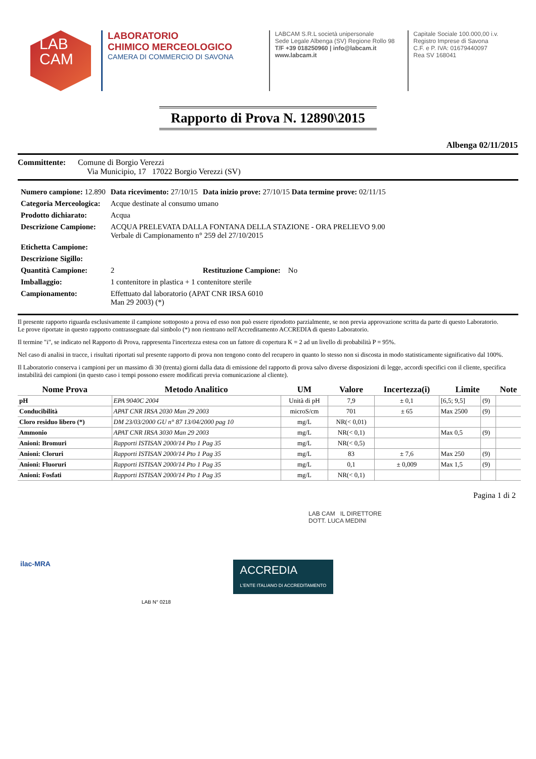LAB
CAM
LABORATORIO
CHIMICO MERCEOLOGICO
CAMERA DI COMMERCIO DI SAVONA
LABCAM S.R.L società unipersonale
Sede Legale Albenga (SV) Regione Rollo 98
T/F +39 018250960 | info@labcam.it
www.labcam.it
Capitale Sociale 100.000,00 i.v.
Registro Imprese di Savona
C.F. e P. IVA: 01679440097
Rea SV 168041
Rapporto di Prova N. 12890\2015
Albenga 02/11/2015
Committente: Comune di Borgio Verezzi
Via Municipio, 17 17022 Borgio Verezzi (SV)
| Numero campione: 12.890 | Data ricevimento: 27/10/15 | Data inizio prove: 27/10/15 Data termine prove: 02/11/15 |
| Categoria Merceologica: | Acque destinate al consumo umano | |
| Prodotto dichiarato: | Acqua | |
| Descrizione Campione: | ACQUA PRELEVATA DALLA FONTANA DELLA STAZIONE - ORA PRELIEVO 9.00 Verbale di Campionamento n° 259 del 27/10/2015 | |
| Etichetta Campione: | | |
| Descrizione Sigillo: | | |
| Quantità Campione: | 2 | Restituzione Campione: No |
| Imballaggio: | 1 contenitore in plastica + 1 contenitore sterile | |
| Campionamento: | Effettuato dal laboratorio (APAT CNR IRSA 6010 Man 29 2003) (*) | |
Il presente rapporto riguarda esclusivamente il campione sottoposto a prova ed esso non può essere riprodotto parzialmente, se non previa approvazione scritta da parte di questo Laboratorio.
Le prove riportate in questo rapporto contrassegnate dal simbolo (*) non rientrano nell'Accreditamento ACCREDIA di questo Laboratorio.
Il termine "i", se indicato nel Rapporto di Prova, rappresenta l'incertezza estesa con un fattore di copertura K = 2 ad un livello di probabilità P = 95%.
Nel caso di analisi in tracce, i risultati riportati sul presente rapporto di prova non tengono conto del recupero in quanto lo stesso non si discosta in modo statisticamente significativo dal 100%.
Il Laboratorio conserva i campioni per un massimo di 30 (trenta) giorni dalla data di emissione del rapporto di prova salvo diverse disposizioni di legge, accordi specifici con il cliente, specifica instabilità dei campioni (in questo caso i tempi possono essere modificati previa comunicazione al cliente).
| Nome Prova | Metodo Analitico | UM | Valore | Incertezza(i) | Limite | | Note |
| --- | --- | --- | --- | --- | --- | --- | --- |
| pH | EPA 9040C 2004 | Unità di pH | 7,9 | ± 0,1 | [6,5; 9,5] | (9) | |
| Conducibilità | APAT CNR IRSA 2030 Man 29 2003 | microS/cm | 701 | ± 65 | Max 2500 | (9) | |
| Cloro residuo libero (*) | DM 23/03/2000 GU n° 87 13/04/2000 pag 10 | mg/L | NR(< 0,01) | | | | |
| Ammonio | APAT CNR IRSA 3030 Man 29 2003 | mg/L | NR(< 0,1) | | Max 0,5 | (9) | |
| Anioni: Bromuri | Rapporti ISTISAN 2000/14 Pto 1 Pag 35 | mg/L | NR(< 0,5) | | | | |
| Anioni: Cloruri | Rapporti ISTISAN 2000/14 Pto 1 Pag 35 | mg/L | 83 | ± 7,6 | Max 250 | (9) | |
| Anioni: Fluoruri | Rapporti ISTISAN 2000/14 Pto 1 Pag 35 | mg/L | 0,1 | ± 0,009 | Max 1,5 | (9) | |
| Anioni: Fosfati | Rapporti ISTISAN 2000/14 Pto 1 Pag 35 | mg/L | NR(< 0,1) | | | | |
Pagina 1 di 2
LAB CAM IL DIRETTORE
DOTT. LUCA MEDINI
ilac-MRA ACCREDIA
L'ENTE ITALIANO DI ACCREDITAMENTO
LAB N° 0218